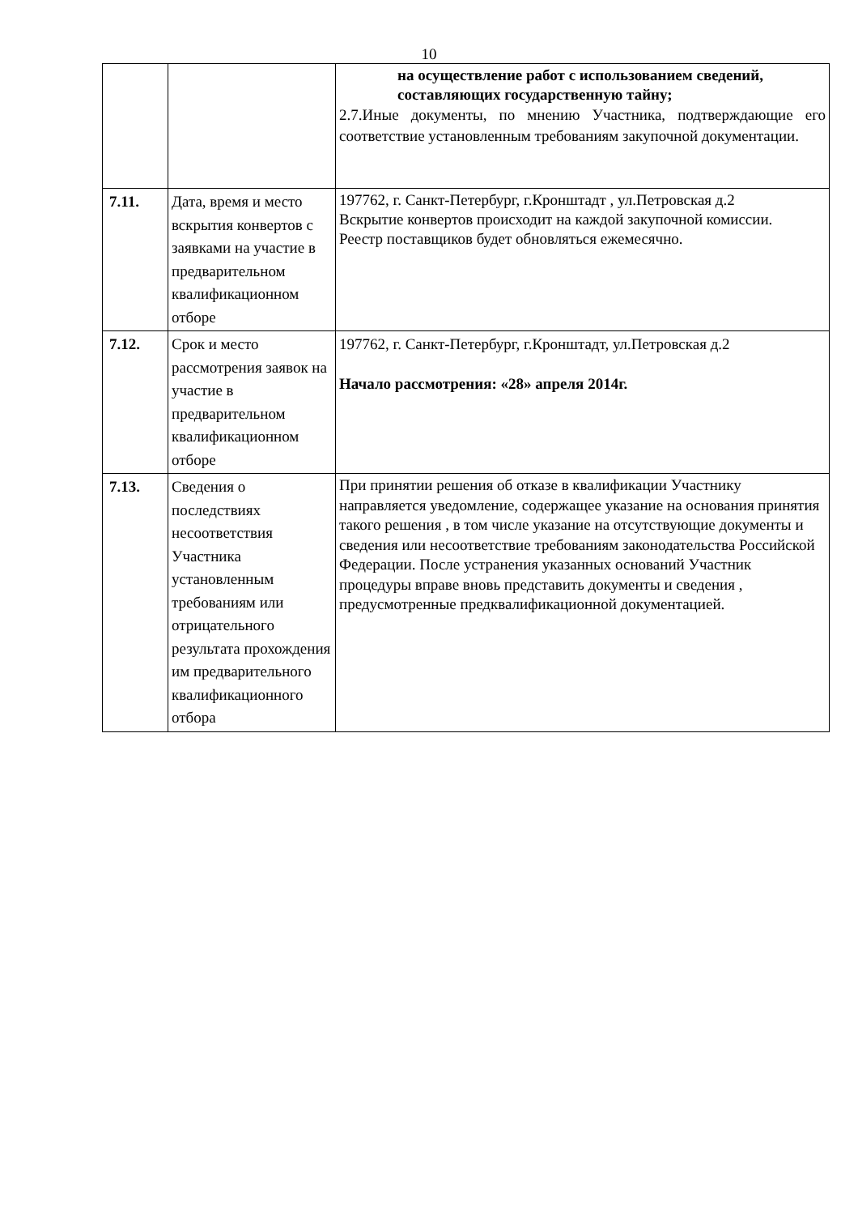10
| | | на осуществление работ с использованием сведений, составляющих государственную тайну; 2.7.Иные документы, по мнению Участника, подтверждающие его соответствие установленным требованиям закупочной документации. |
| 7.11. | Дата, время и место вскрытия конвертов с заявками на участие в предварительном квалификационном отборе | 197762, г. Санкт-Петербург, г.Кронштадт , ул.Петровская д.2 Вскрытие конвертов происходит на каждой закупочной комиссии. Реестр поставщиков будет обновляться ежемесячно. |
| 7.12. | Срок и место рассмотрения заявок на участие в предварительном квалификационном отборе | 197762, г. Санкт-Петербург, г.Кронштадт, ул.Петровская д.2 Начало рассмотрения: «28» апреля 2014г. |
| 7.13. | Сведения о последствиях несоответствия Участника установленным требованиям или отрицательного результата прохождения им предварительного квалификационного отбора | При принятии решения об отказе в квалификации Участнику направляется уведомление, содержащее указание на основания принятия такого решения , в том числе указание на отсутствующие документы и сведения или несоответствие требованиям законодательства Российской Федерации. После устранения указанных оснований Участник процедуры вправе вновь представить документы и сведения , предусмотренные предквалификационной документацией. |